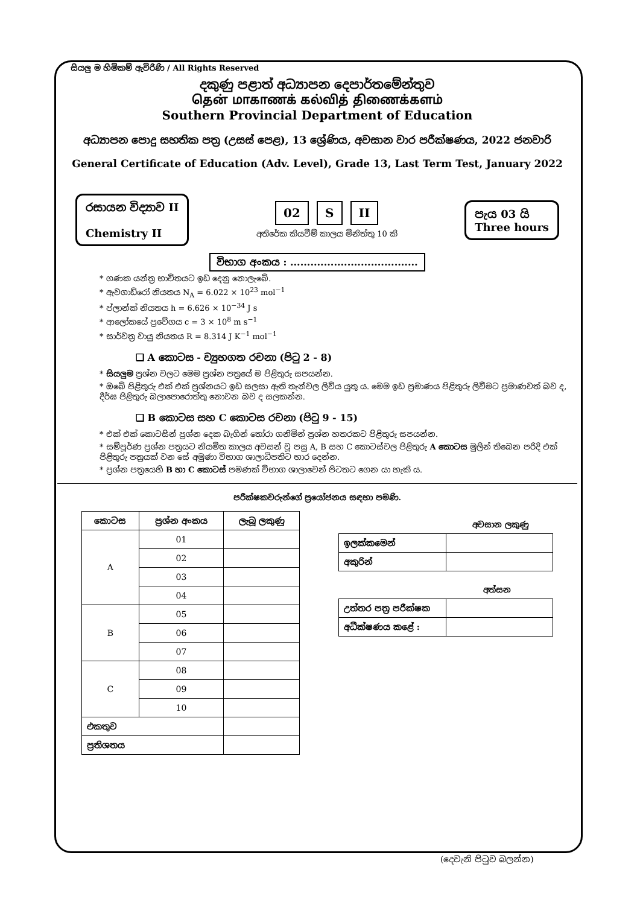සියලු ම හිමිකම් ඇවිරිණි / All Rights Reserved
දකුණු පළාත් අධ්‍යාපන දෙපාර්තමේන්තුව
தென் மாகாணக் கல்வித் திணைக்களம்
Southern Provincial Department of Education
අධ්‍යාපන පොදු සහතික පත්‍ර (උසස් පෙළ), 13 ශ්‍රේණිය, අවසාන වාර පරීක්ෂණය, 2022 ජනවාරි
General Certificate of Education (Adv. Level), Grade 13, Last Term Test, January 2022
රසායන විද්‍යාව II
Chemistry II
02 S II
අතිරේක කියවීම් කාලය මිනිත්තු 10 කි
පැය 03 යි
Three hours
විභාග අංකය : ......................................
* ගණක යන්ත්‍ර භාවිතයට ඉඩ දෙනු නොලැබේ.
* ඇවගාඩ්රෝ නියතය N<sub>A</sub> = 6.022 × 10<sup>23</sup> mol<sup>−1</sup>
* ප්ලාන්ක් නියතය h = 6.626 × 10<sup>−34</sup> J s
* ආලෝකයේ ප්‍රවේගය c = 3 × 10<sup>8</sup> m s<sup>−1</sup>
* සාර්වත්‍ර වායු නියතය R = 8.314 J K<sup>−1</sup> mol<sup>−1</sup>
❑ A කොටස - ව්‍යුහගත රචනා (පිටු 2 - 8)
* සියලුම ප්‍රශ්න වලට මෙම ප්‍රශ්න පත්‍රයේ ම පිළිතුරු සපයන්න.
* ඔබේ පිළිතුරු එක් එක් ප්‍රශ්නයට ඉඩ සලසා ඇති තැන්වල ලිවිය යුතු ය. මෙම ඉඩ ප්‍රමාණය පිළිතුරු ලිවීමට ප්‍රමාණවත් බව ද, දීර්ඝ පිළිතුරු බලාපොරොත්තු නොවන බව ද සලකන්න.
❑ B කොටස සහ C කොටස රචනා (පිටු 9 - 15)
* එක් එක් කොටසින් ප්‍රශ්න දෙක බැගින් තෝරා ගනිමින් ප්‍රශ්න හතරකට පිළිතුරු සපයන්න.
* සම්පූර්ණ ප්‍රශ්න පත්‍රයට නියමිත කාලය අවසන් වූ පසු A, B සහ C කොටස්වල පිළිතුරු A කොටස මුලින් තිබෙන පරිදි එක් පිළිතුරු පත්‍රයක් වන සේ අමුණා විභාග ශාලාධිපතිට භාර දෙන්න.
* ප්‍රශ්න පත්‍රයෙහි B හා C කොටස් පමණක් විභාග ශාලාවෙන් පිටතට ගෙන යා හැකි ය.
පරීක්ෂකවරුන්ගේ ප්‍රයෝජනය සඳහා පමණි.
| කොටස | ප්‍රශ්න අංකය | ලැබූ ලකුණු |
| --- | --- | --- |
| A | 01 | |
| | 02 | |
| | 03 | |
| | 04 | |
| B | 05 | |
| | 06 | |
| | 07 | |
| C | 08 | |
| | 09 | |
| | 10 | |
| එකතුව | | |
| ප්‍රතිශතය | | |
අවසාන ලකුණු
| ඉලක්කමෙන් | |
| අකුරින් | |
අත්සන
| උත්තර පත්‍ර පරීක්ෂක | |
| අධීක්ෂණය කළේ : | |
(දෙවැනි පිටුව බලන්න)